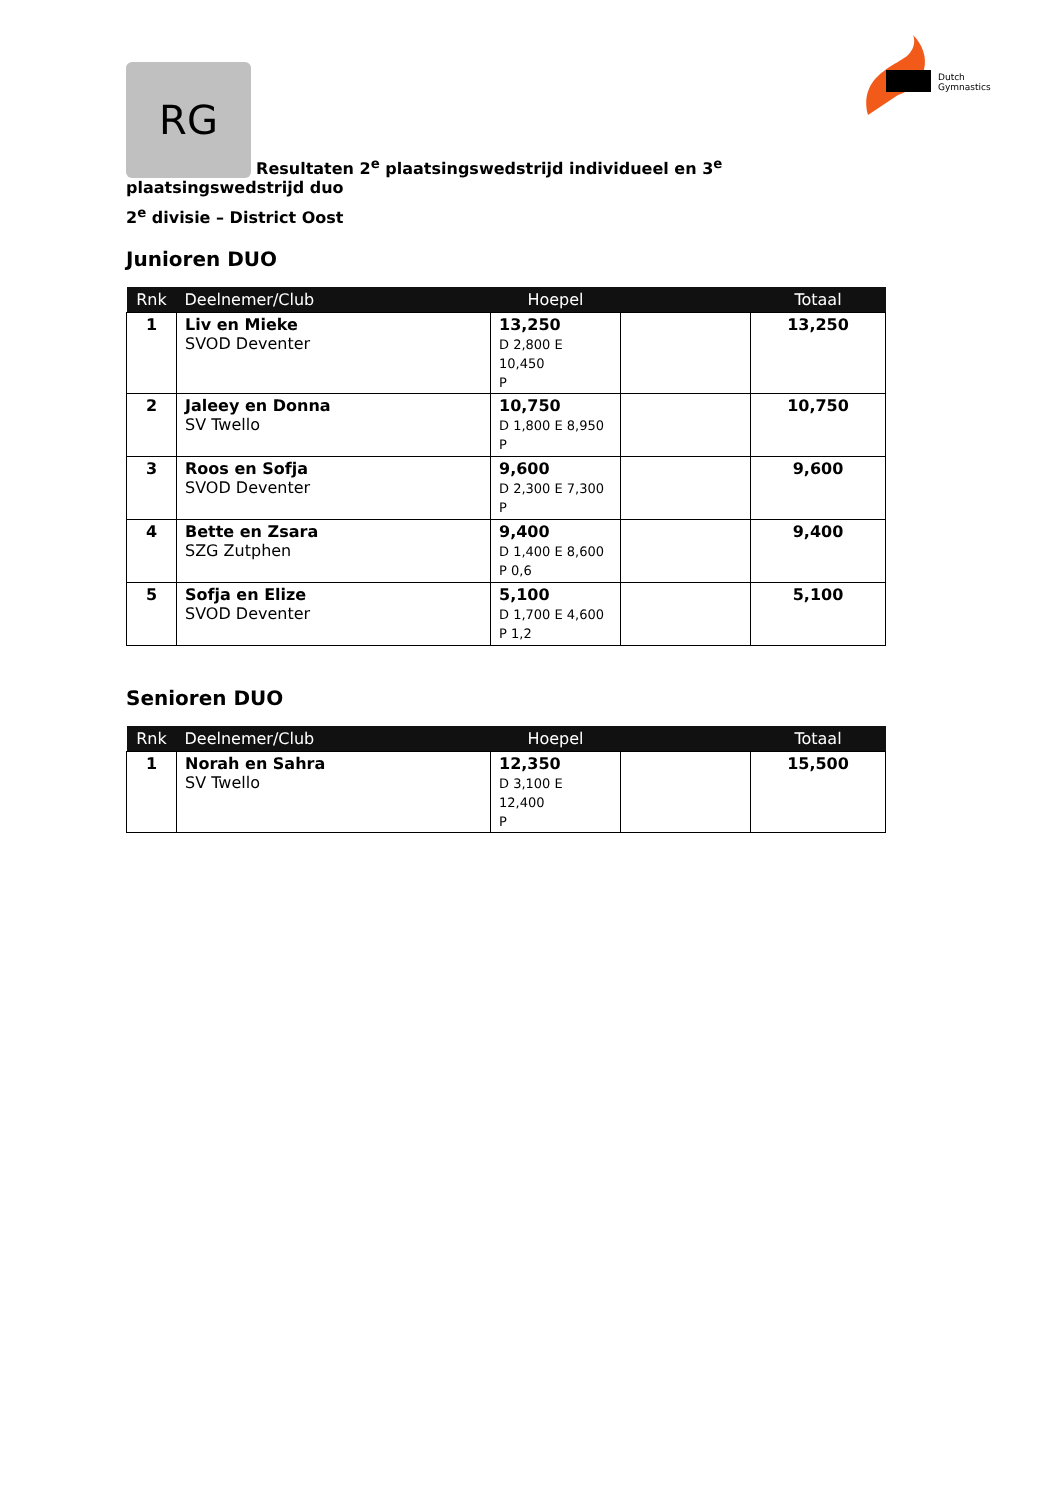Dutch
Gymnastics
RG Resultaten 2<sup>e</sup> plaatsingswedstrijd individueel en 3<sup>e</sup> plaatsingswedstrijd duo
2<sup>e</sup> divisie – District Oost
Junioren DUO
| Rnk | Deelnemer/Club | Hoepel | | Totaal |
| --- | --- | --- | --- | --- |
| 1 | Liv en Mieke SVOD Deventer | 13,250 D 2,800 E 10,450 P | | 13,250 |
| 2 | Jaleey en Donna SV Twello | 10,750 D 1,800 E 8,950 P | | 10,750 |
| 3 | Roos en Sofja SVOD Deventer | 9,600 D 2,300 E 7,300 P | | 9,600 |
| 4 | Bette en Zsara SZG Zutphen | 9,400 D 1,400 E 8,600 P 0,6 | | 9,400 |
| 5 | Sofja en Elize SVOD Deventer | 5,100 D 1,700 E 4,600 P 1,2 | | 5,100 |
Senioren DUO
| Rnk | Deelnemer/Club | Hoepel | | Totaal |
| --- | --- | --- | --- | --- |
| 1 | Norah en Sahra SV Twello | 12,350 D 3,100 E 12,400 P | | 15,500 |